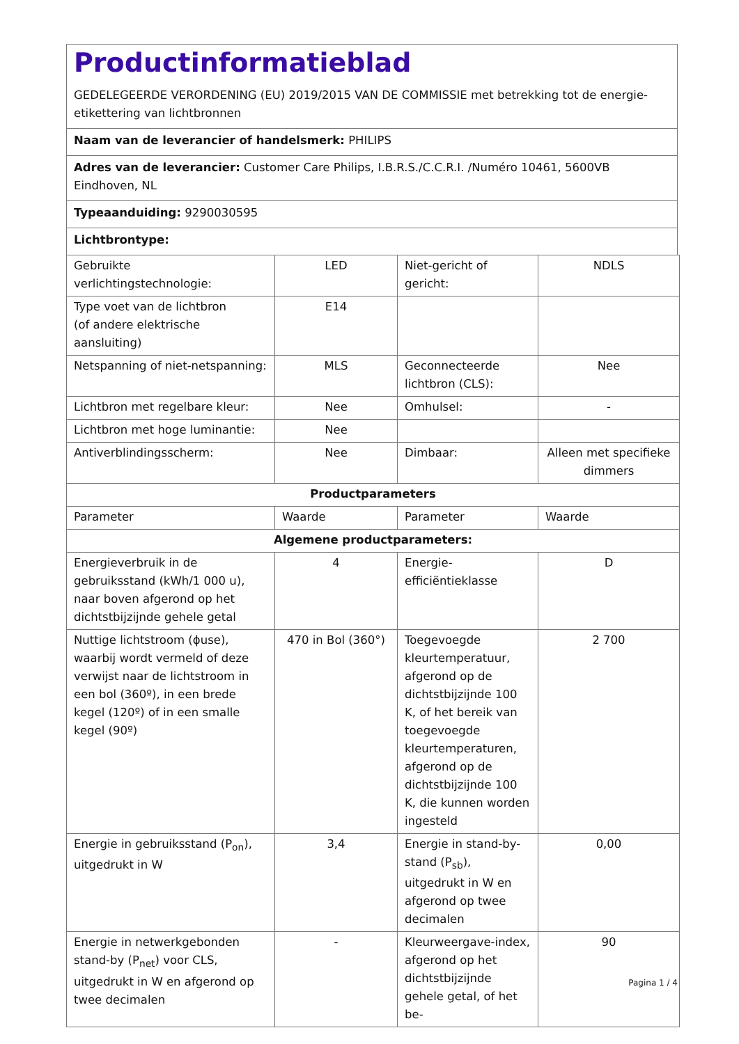Productinformatieblad
GEDELEGEERDE VERORDENING (EU) 2019/2015 VAN DE COMMISSIE met betrekking tot de energie-etikettering van lichtbronnen
Naam van de leverancier of handelsmerk: PHILIPS
Adres van de leverancier: Customer Care Philips, I.B.R.S./C.C.R.I. /Numéro 10461, 5600VB Eindhoven, NL
Typeaanduiding: 9290030595
Lichtbrontype:
| Gebruikte verlichtingstechnologie: | LED | Niet-gericht of gericht: | NDLS |
| Type voet van de lichtbron (of andere elektrische aansluiting) | E14 | | |
| Netspanning of niet-netspanning: | MLS | Geconnecteerde lichtbron (CLS): | Nee |
| Lichtbron met regelbare kleur: | Nee | Omhulsel: | - |
| Lichtbron met hoge luminantie: | Nee | | |
| Antiverblindingsscherm: | Nee | Dimbaar: | Alleen met specifieke dimmers |
| Productparameters | | | |
| Parameter | Waarde | Parameter | Waarde |
| Algemene productparameters: | | | |
| Energieverbruik in de gebruiksstand (kWh/1 000 u), naar boven afgerond op het dichtstbijzijnde gehele getal | 4 | Energie-efficiëntieklasse | D |
| Nuttige lichtstroom (ϕuse), waarbij wordt vermeld of deze verwijst naar de lichtstroom in een bol (360º), in een brede kegel (120º) of in een smalle kegel (90º) | 470 in Bol (360°) | Toegevoegde kleurtemperatuur, afgerond op de dichtstbijzijnde 100 K, of het bereik van toegevoegde kleurtemperaturen, afgerond op de dichtstbijzijnde 100 K, die kunnen worden ingesteld | 2 700 |
| Energie in gebruiksstand (P<sub>on</sub>), uitgedrukt in W | 3,4 | Energie in stand-by-stand (P<sub>sb</sub>), uitgedrukt in W en afgerond op twee decimalen | 0,00 |
| Energie in netwerkgebonden stand-by (P<sub>net</sub>) voor CLS, uitgedrukt in W en afgerond op twee decimalen | - | Kleurweergave-index, afgerond op het dichtstbijzijnde gehele getal, of het be- | 90 |
Pagina 1 / 4